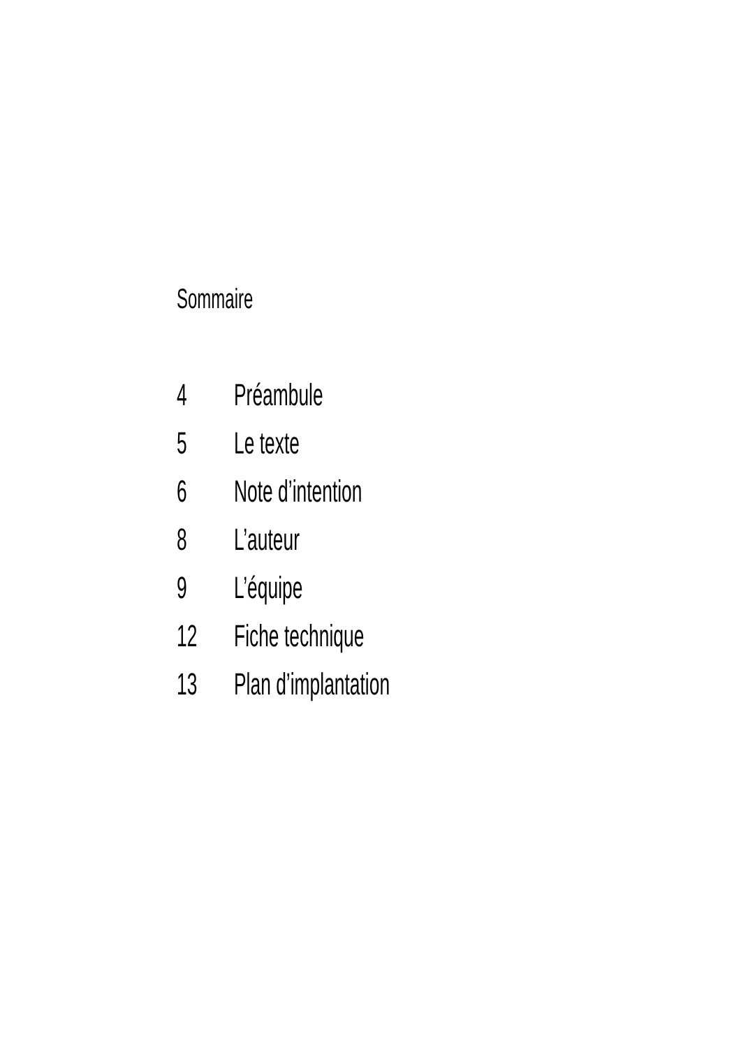Sommaire
4 Préambule
5 Le texte
6 Note d’intention
8 L’auteur
9 L’équipe
12 Fiche technique
13 Plan d’implantation